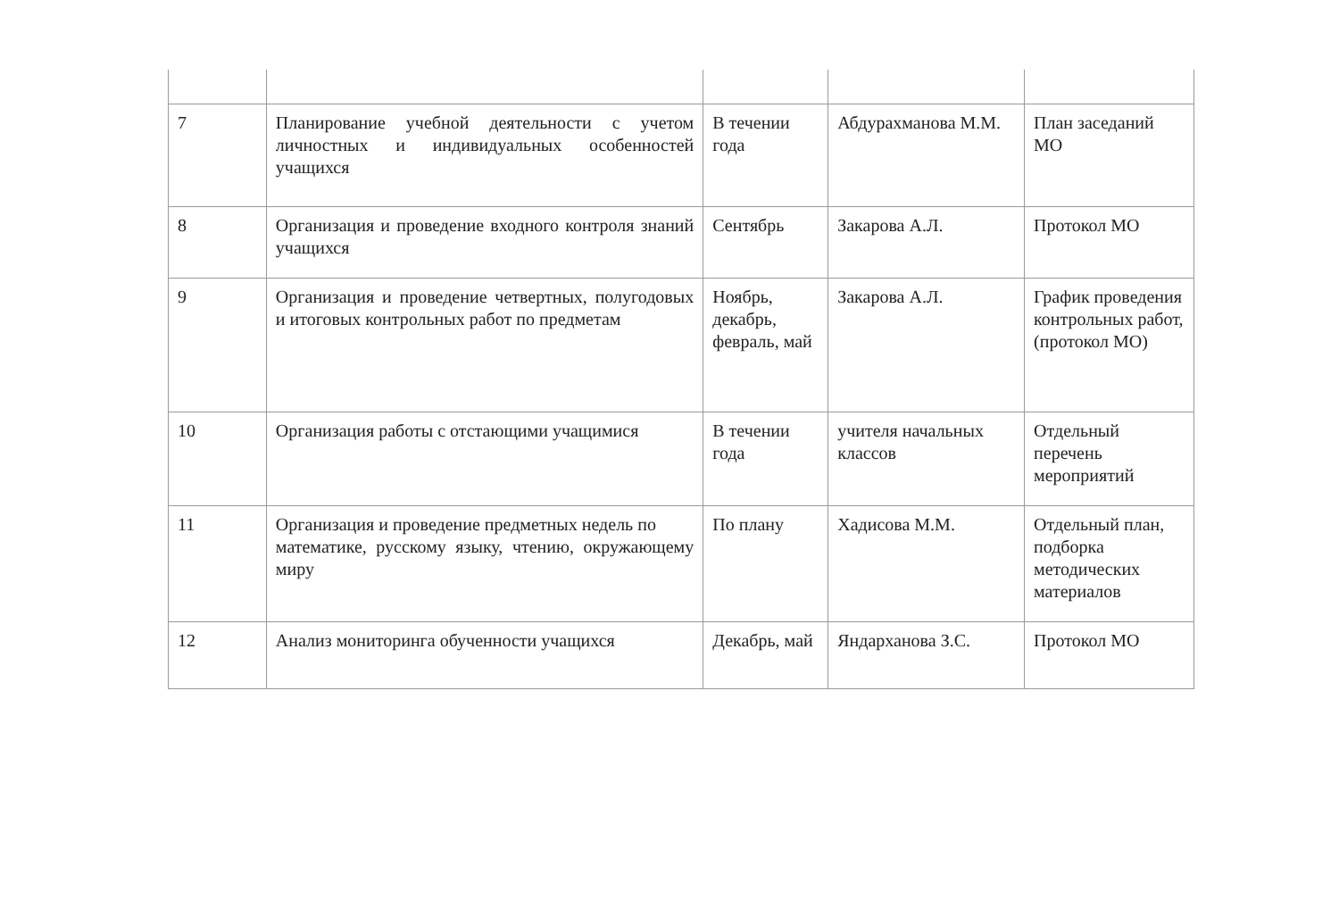| 7 | Планирование учебной деятельности с учетом личностных и индивидуальных особенностей учащихся | В течении года | Абдурахманова М.М. | План заседаний МО |
| 8 | Организация и проведение входного контроля знаний учащихся | Сентябрь | Закарова А.Л. | Протокол МО |
| 9 | Организация и проведение четвертных, полугодовых и итоговых контрольных работ по предметам | Ноябрь, декабрь, февраль, май | Закарова А.Л. | График проведения контрольных работ, (протокол МО) |
| 10 | Организация работы с отстающими учащимися | В течении года | учителя начальных классов | Отдельный перечень мероприятий |
| 11 | Организация и проведение предметных недель по математике, русскому языку, чтению, окружающему миру | По плану | Хадисова М.М. | Отдельный план, подборка методических материалов |
| 12 | Анализ мониторинга обученности учащихся | Декабрь, май | Яндарханова З.С. | Протокол МО |